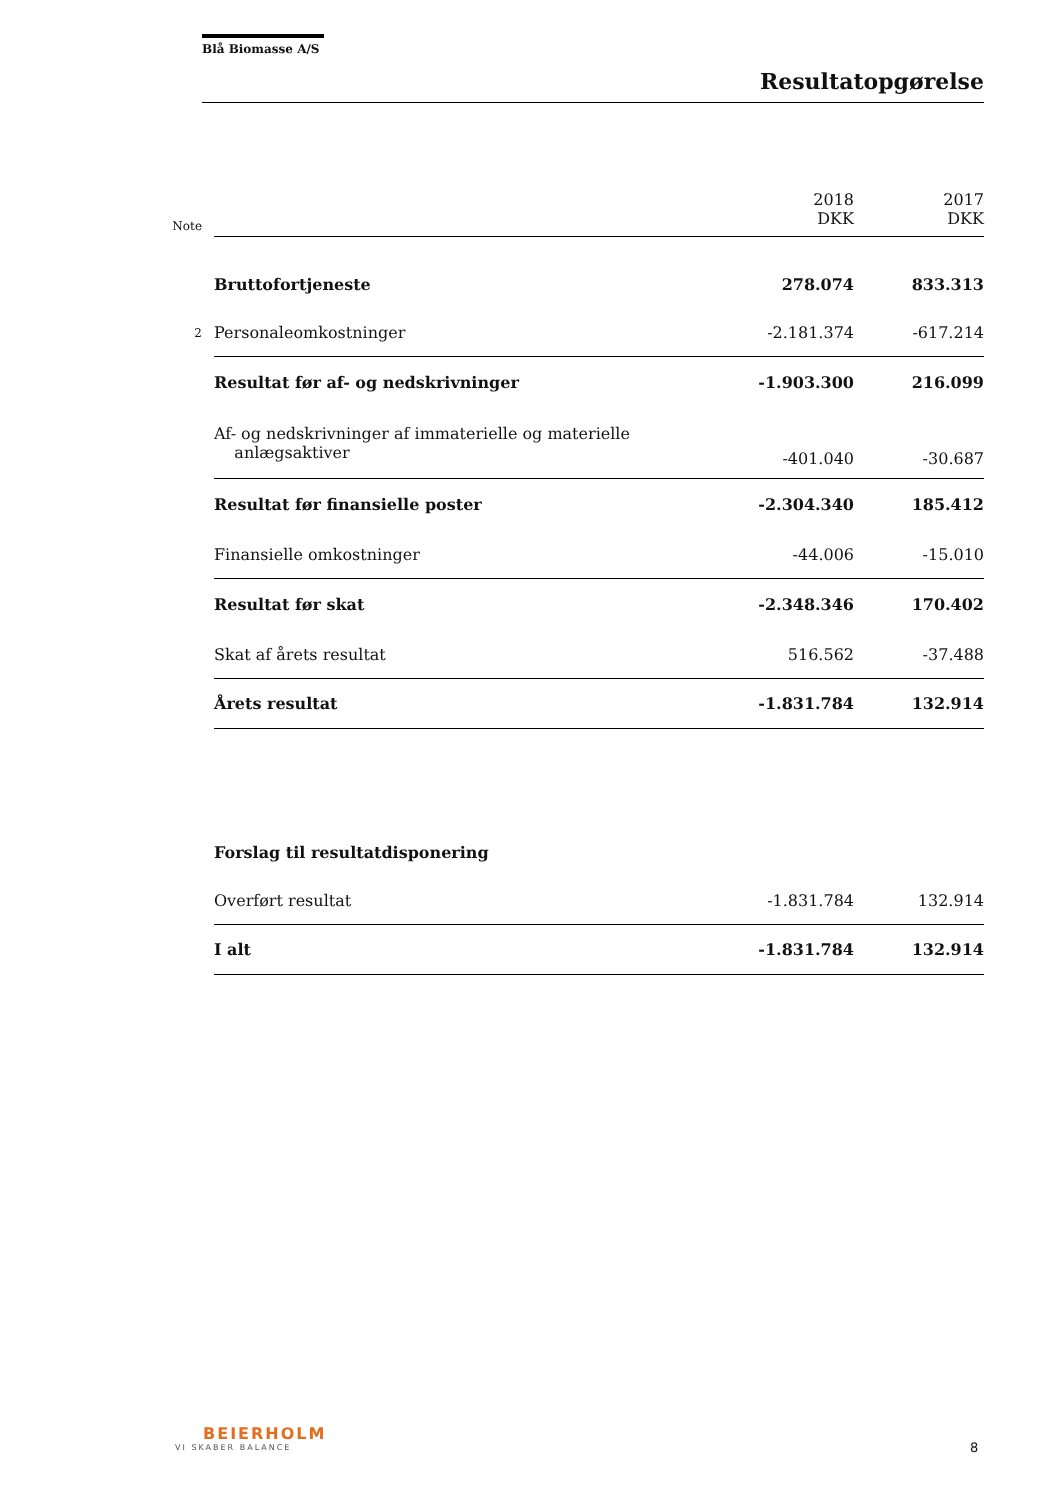Blå Biomasse A/S
Resultatopgørelse
| Note | | 2018 DKK | 2017 DKK |
| | Bruttofortjeneste | 278.074 | 833.313 |
| 2 | Personaleomkostninger | -2.181.374 | -617.214 |
| | Resultat før af- og nedskrivninger | -1.903.300 | 216.099 |
| | Af- og nedskrivninger af immaterielle og materielle anlægsaktiver | -401.040 | -30.687 |
| | Resultat før finansielle poster | -2.304.340 | 185.412 |
| | Finansielle omkostninger | -44.006 | -15.010 |
| | Resultat før skat | -2.348.346 | 170.402 |
| | Skat af årets resultat | 516.562 | -37.488 |
| | Årets resultat | -1.831.784 | 132.914 |
| | Forslag til resultatdisponering | | |
| | Overført resultat | -1.831.784 | 132.914 |
| | I alt | -1.831.784 | 132.914 |
BEIERHOLM
VI SKABER BALANCE
8